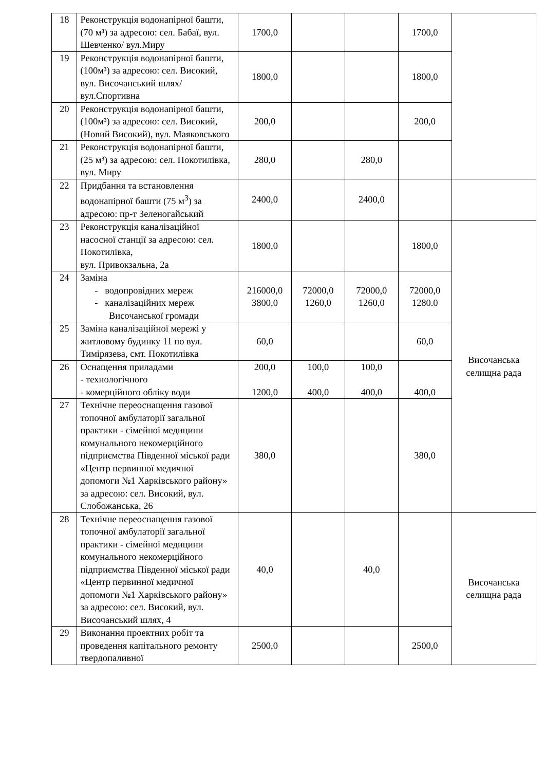| 18 | Реконструкція водонапірної башти, (70 м³) за адресою: сел. Бабаї, вул. Шевченко/ вул.Миру | 1700,0 | | | 1700,0 | |
| 19 | Реконструкція водонапірної башти, (100м³) за адресою: сел. Високий, вул. Височанський шлях/ вул.Спортивна | 1800,0 | | | 1800,0 | |
| 20 | Реконструкція водонапірної башти, (100м³) за адресою: сел. Високий, (Новий Високий), вул. Маяковського | 200,0 | | | 200,0 | |
| 21 | Реконструкція водонапірної башти, (25 м³) за адресою: сел. Покотилівка, вул. Миру | 280,0 | | 280,0 | | |
| 22 | Придбання та встановлення водонапірної башти (75 м<sup>3</sup>) за адресою: пр-т Зеленогайський | 2400,0 | | 2400,0 | | |
| 23 | Реконструкція каналізаційної насосної станції за адресою: сел. Покотилівка, вул. Привокзальна, 2а | 1800,0 | | | 1800,0 | Височанська селищна рада |
| 24 | Заміна - водопровідних мереж - каналізаційних мереж Височанської громади | 216000,0 3800,0 | 72000,0 1260,0 | 72000,0 1260,0 | 72000,0 1280.0 | |
| 25 | Заміна каналізаційної мережі у житловому будинку 11 по вул. Тимірязева, смт. Покотилівка | 60,0 | | | 60,0 | |
| 26 | Оснащення приладами - технологічного - комерційного обліку води | 200,0 1200,0 | 100,0 400,0 | 100,0 400,0 | 400,0 | |
| 27 | Технічне переоснащення газової топочної амбулаторії загальної практики - сімейної медицини комунального некомерційного підприємства Південної міської ради «Центр первинної медичної допомоги №1 Харківського району» за адресою: сел. Високий, вул. Слобожанська, 26 | 380,0 | | | 380,0 | |
| 28 | Технічне переоснащення газової топочної амбулаторії загальної практики - сімейної медицини комунального некомерційного підприємства Південної міської ради «Центр первинної медичної допомоги №1 Харківського району» за адресою: сел. Високий, вул. Височанський шлях, 4 | 40,0 | | 40,0 | | Височанська селищна рада |
| 29 | Виконання проектних робіт та проведення капітального ремонту твердопаливної | 2500,0 | | | 2500,0 | |